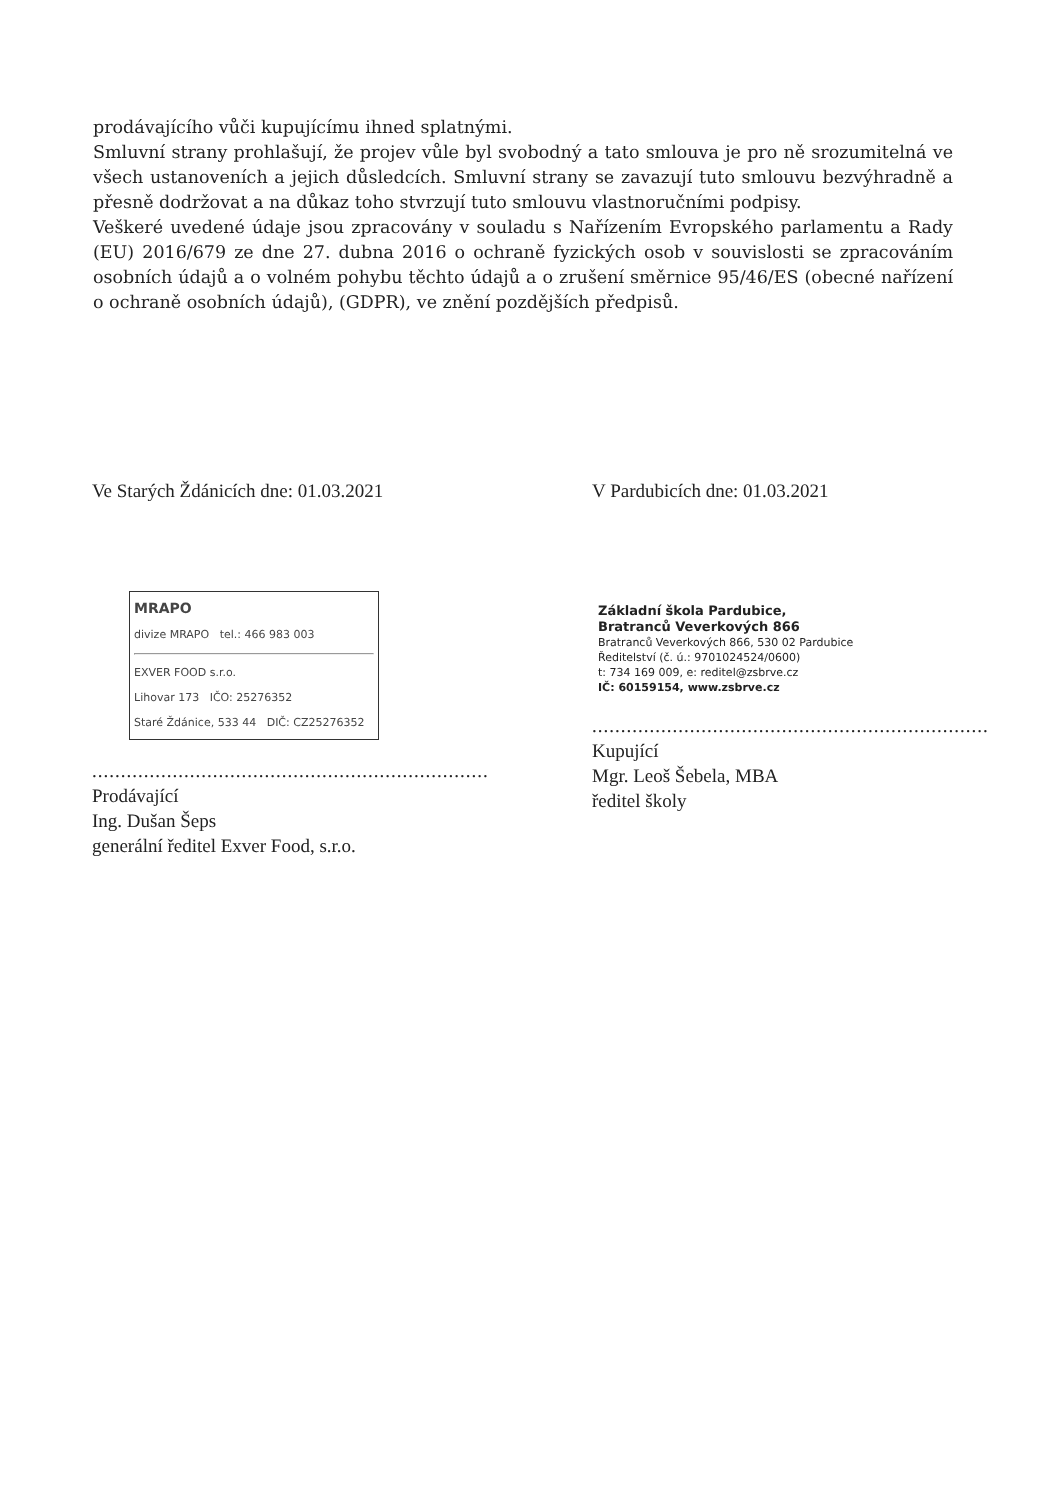prodávajícího vůči kupujícímu ihned splatnými.
Smluvní strany prohlašují, že projev vůle byl svobodný a tato smlouva je pro ně srozumitelná ve všech ustanoveních a jejich důsledcích. Smluvní strany se zavazují tuto smlouvu bezvýhradně a přesně dodržovat a na důkaz toho stvrzují tuto smlouvu vlastnoručními podpisy.
Veškeré uvedené údaje jsou zpracovány v souladu s Nařízením Evropského parlamentu a Rady (EU) 2016/679 ze dne 27. dubna 2016 o ochraně fyzických osob v souvislosti se zpracováním osobních údajů a o volném pohybu těchto údajů a o zrušení směrnice 95/46/ES (obecné nařízení o ochraně osobních údajů), (GDPR), ve znění pozdějších předpisů.
Ve Starých Ždánicích dne: 01.03.2021
MRAPO
divize MRAPO tel.: 466 983 003
EXVER FOOD s.r.o.
Lihovar 173 IČO: 25276352
Staré Ždánice, 533 44 DIČ: CZ25276352
.....................................................................
Prodávající
Ing. Dušan Šeps
generální ředitel Exver Food, s.r.o.
V Pardubicích dne: 01.03.2021
Základní škola Pardubice,
Bratranců Veverkových 866
Bratranců Veverkových 866, 530 02 Pardubice
Ředitelství (č. ú.: 9701024524/0600)
t: 734 169 009, e: reditel@zsbrve.cz
IČ: 60159154, www.zsbrve.cz
.....................................................................
Kupující
Mgr. Leoš Šebela, MBA
ředitel školy